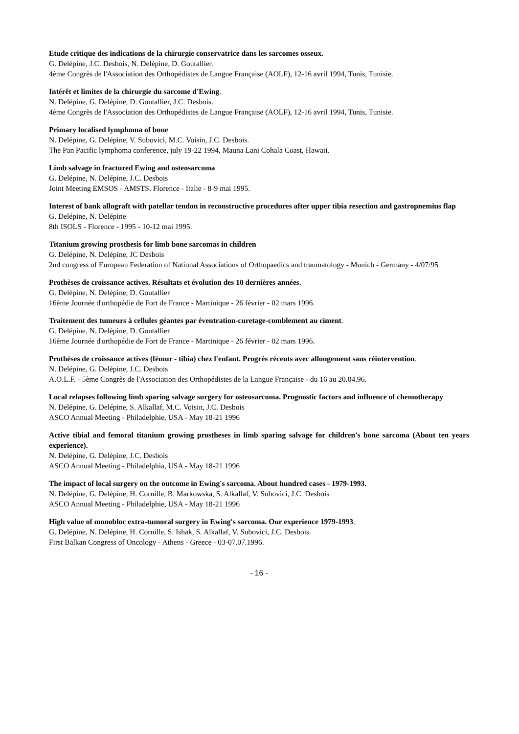Etude critique des indications de la chirurgie conservatrice dans les sarcomes osseux.
G. Delépine, J.C. Desbois, N. Delépine, D. Goutallier.
4ème Congrès de l'Association des Orthopédistes de Langue Française (AOLF), 12-16 avril 1994, Tunis, Tunisie.
Intérêt et limites de la chirurgie du sarcome d'Ewing.
N. Delépine, G. Delépine, D. Goutallier, J.C. Desbois.
4ème Congrès de l'Association des Orthopédistes de Langue Française (AOLF), 12-16 avril 1994, Tunis, Tunisie.
Primary localised lymphoma of bone
N. Delépine, G. Delépine, V. Subovici, M.C. Voisin, J.C. Desbois.
The Pan Pacific lymphoma conference, july 19-22 1994, Mauna Lani Cohala Coast, Hawaii.
Limb salvage in fractured Ewing and osteosarcoma
G. Delépine, N. Delépine, J.C. Desbois
Joint Meeting EMSOS - AMSTS. Florence - Italie - 8-9 mai 1995.
Interest of bank allograft with patellar tendon in reconstructive procedures after upper tibia resection and gastropnemius flap
G. Delépine, N. Delépine
8th ISOLS - Florence - 1995 - 10-12 mai 1995.
Titanium growing prosthesis for limb bone sarcomas in children
G. Delépine, N. Delépine, JC Desbois
2nd congress of European Federation of National Associations of Orthopaedics and traumatology - Munich - Germany - 4/07/95
Prothèses de croissance actives. Résultats et évolution des 10 dernières années.
G. Delépine, N. Delépine, D. Goutallier
16ème Journée d'orthopédie de Fort de France - Martinique - 26 février - 02 mars 1996.
Traitement des tumeurs à cellules géantes par éventration-curetage-comblement au ciment.
G. Delépine, N. Delépine, D. Goutallier
16ème Journée d'orthopédie de Fort de France - Martinique - 26 février - 02 mars 1996.
Prothèses de croissance actives (fémur - tibia) chez l'enfant. Progrès récents avec allongement sans réintervention.
N. Delépine, G. Delépine, J.C. Desbois
A.O.L.F. - 5ème Congrès de l'Association des Orthopédistes de la Langue Française - du 16 au 20.04.96.
Local relapses following limb sparing salvage surgery for osteosarcoma. Prognostic factors and influence of chemotherapy
N. Delépine, G. Delépine, S. Alkallaf, M.C. Voisin, J.C. Desbois
ASCO Annual Meeting - Philadelphie, USA - May 18-21 1996
Active tibial and femoral titanium growing prostheses in limb sparing salvage for children's bone sarcoma (About ten years experience).
N. Delépine, G. Delépine, J.C. Desbois
ASCO Annual Meeting - Philadelphia, USA - May 18-21 1996
The impact of local surgery on the outcome in Ewing's sarcoma. About hundred cases - 1979-1993.
N. Delépine, G. Delépine, H. Cornille, B. Markowska, S. Alkallaf, V. Subovici, J.C. Desbois
ASCO Annual Meeting - Philadelphie, USA - May 18-21 1996
High value of monobloc extra-tumoral surgery in Ewing's sarcoma. Our experience 1979-1993.
G. Delépine, N. Delépine, H. Cornille, S. Ishak, S. Alkallaf, V. Subovici, J.C. Desbois.
First Balkan Congress of Oncology - Athens - Greece - 03-07.07.1996.
- 16 -